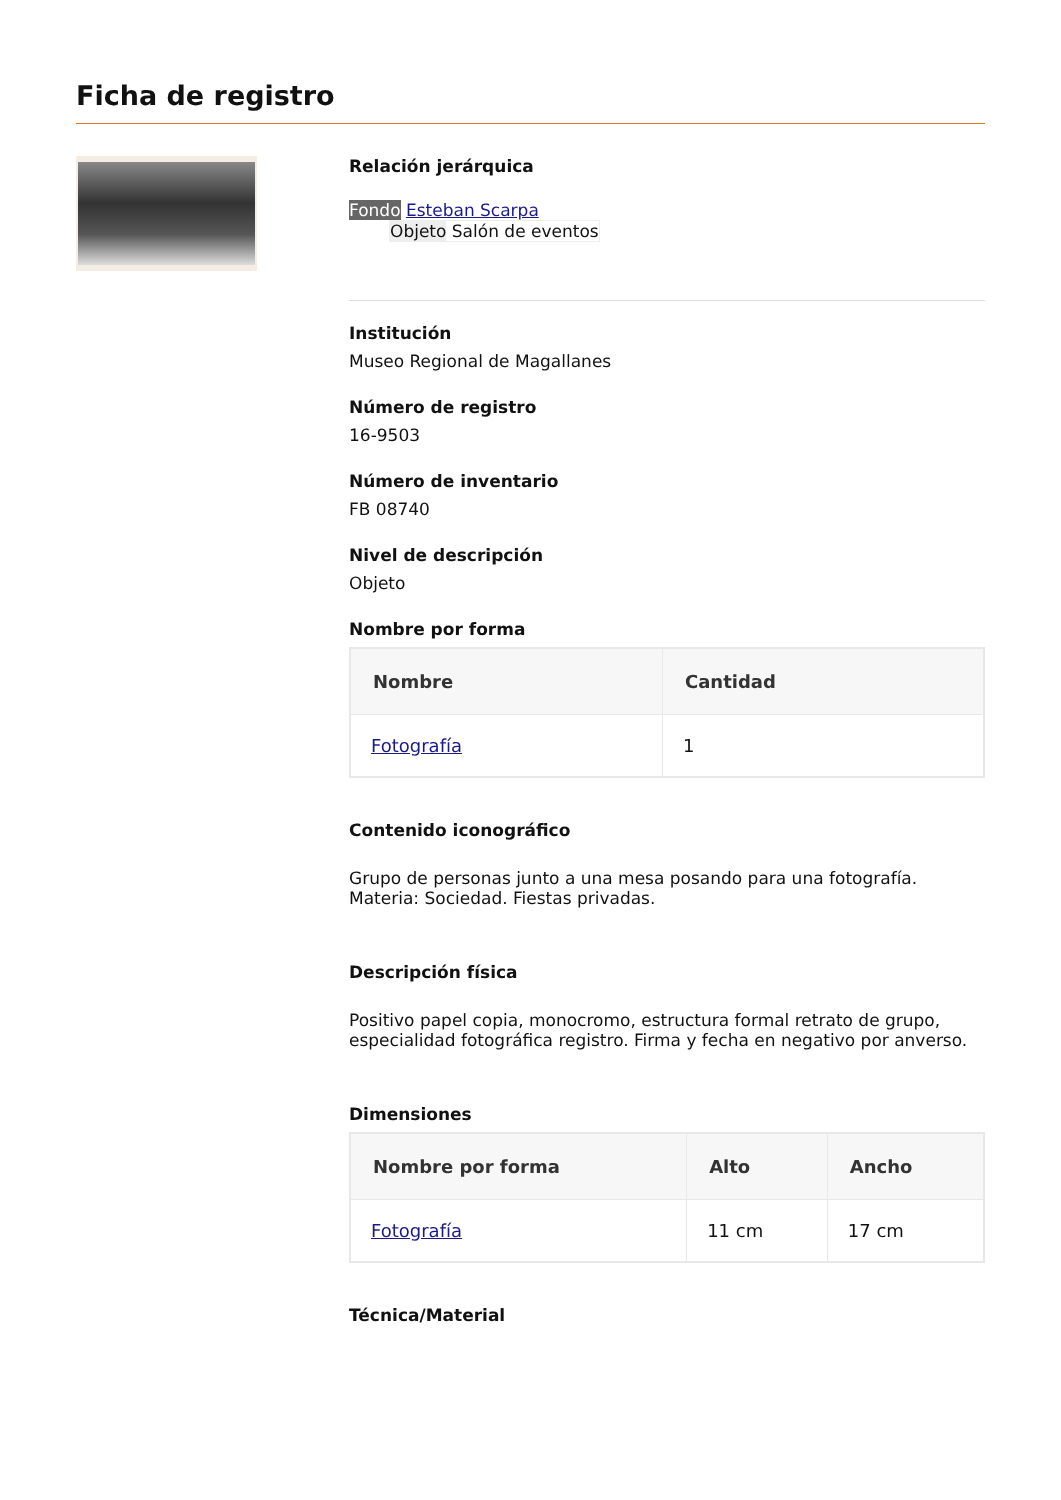Ficha de registro
Relación jerárquica
Fondo Esteban Scarpa
Objeto Salón de eventos
Institución
Museo Regional de Magallanes
Número de registro
16-9503
Número de inventario
FB 08740
Nivel de descripción
Objeto
Nombre por forma
| Nombre | Cantidad |
| --- | --- |
| Fotografía | 1 |
Contenido iconográfico
Grupo de personas junto a una mesa posando para una fotografía. Materia: Sociedad. Fiestas privadas.
Descripción física
Positivo papel copia, monocromo, estructura formal retrato de grupo, especialidad fotográfica registro. Firma y fecha en negativo por anverso.
Dimensiones
| Nombre por forma | Alto | Ancho |
| --- | --- | --- |
| Fotografía | 11 cm | 17 cm |
Técnica/Material